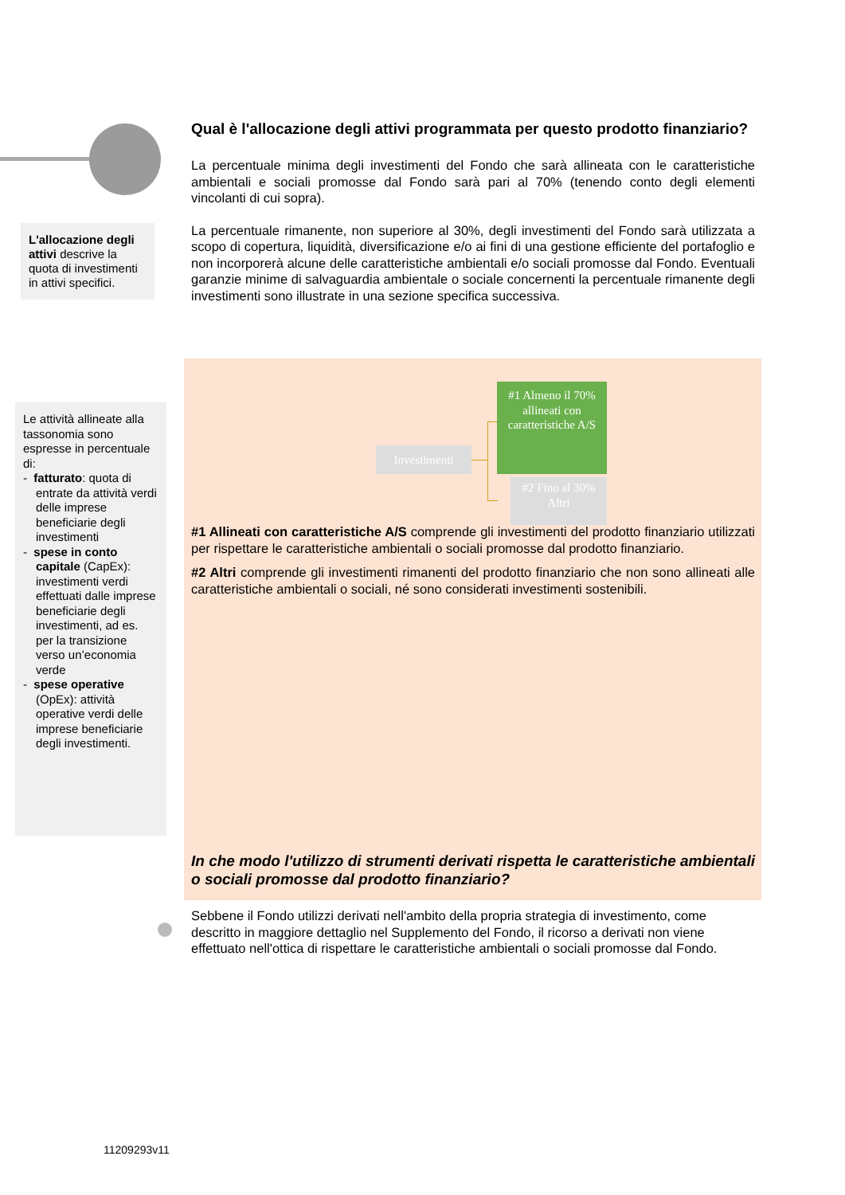L'allocazione degli attivi descrive la quota di investimenti in attivi specifici.
Le attività allineate alla tassonomia sono espresse in percentuale di:
- fatturato: quota di entrate da attività verdi delle imprese beneficiarie degli investimenti
- spese in conto capitale (CapEx): investimenti verdi effettuati dalle imprese beneficiarie degli investimenti, ad es. per la transizione verso un’economia verde
- spese operative (OpEx): attività operative verdi delle imprese beneficiarie degli investimenti.
Qual è l'allocazione degli attivi programmata per questo prodotto finanziario?
La percentuale minima degli investimenti del Fondo che sarà allineata con le caratteristiche ambientali e sociali promosse dal Fondo sarà pari al 70% (tenendo conto degli elementi vincolanti di cui sopra).
La percentuale rimanente, non superiore al 30%, degli investimenti del Fondo sarà utilizzata a scopo di copertura, liquidità, diversificazione e/o ai fini di una gestione efficiente del portafoglio e non incorporerà alcune delle caratteristiche ambientali e/o sociali promosse dal Fondo. Eventuali garanzie minime di salvaguardia ambientale o sociale concernenti la percentuale rimanente degli investimenti sono illustrate in una sezione specifica successiva.
Investimenti
#1 Almeno il 70% allineati con caratteristiche A/S
#2 Fino al 30% Altri
#1 Allineati con caratteristiche A/S comprende gli investimenti del prodotto finanziario utilizzati per rispettare le caratteristiche ambientali o sociali promosse dal prodotto finanziario.
#2 Altri comprende gli investimenti rimanenti del prodotto finanziario che non sono allineati alle caratteristiche ambientali o sociali, né sono considerati investimenti sostenibili.
In che modo l'utilizzo di strumenti derivati rispetta le caratteristiche ambientali o sociali promosse dal prodotto finanziario?
Sebbene il Fondo utilizzi derivati nell'ambito della propria strategia di investimento, come descritto in maggiore dettaglio nel Supplemento del Fondo, il ricorso a derivati non viene effettuato nell'ottica di rispettare le caratteristiche ambientali o sociali promosse dal Fondo.
11209293v11